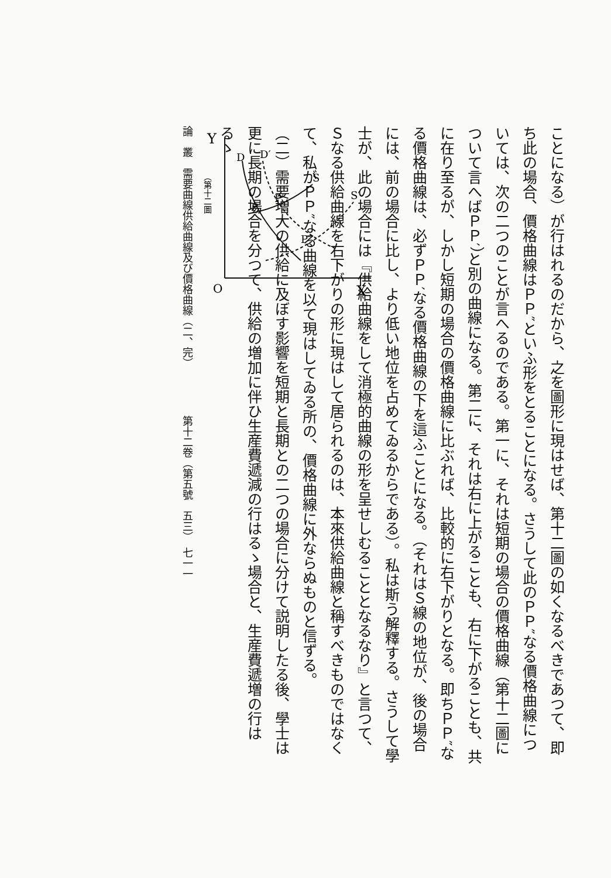ことになる）が行はれるのだから、之を圖形に現はせば、第十二圖の如くなるべきであつて、即ち此の場合、價格曲線はＰＰ″といふ形をとることになる。さうして此のＰＰ″なる價格曲線については、次の二つのことが言へるのである。第一に、それは短期の場合の價格曲線（第十二圖について言へばＰＰ′）と別の曲線になる。第二に、それは右に上がることも、右に下がることも、共に在り至るが、しかし短期の場合の價格曲線に比ぶれば、比較的に右下がりとなる。即ちＰＰ″なる價格曲線は、必ずＰＰ′なる價格曲線の下を這ふことになる。（それはＳ線の地位が、後の場合には、前の場合に比し、より低い地位を占めてゐるからである）。私は斯う解釋する。さうして學士が、此の場合には『供給曲線をして消極的曲線の形を呈せしむることとなるなり』と言つて、Ｓなる供給曲線を右下がりの形に現はして居られるのは、本來供給曲線と稱すべきものではなくて、私がＰＰ″なる曲線を以て現はしてゐる所の、價格曲線に外ならぬものと信ずる。
Y
O
X
D
D′
S
S′
P
P′
P″
（第十二圖
（二）需要増大の供給に及ぼす影響を短期と長期との二つの場合に分けて説明したる後、學士は更に長期の場合を分つて、供給の増加に伴ひ生産費遞減の行はるゝ場合と、生産費遞増の行はるゝ
論　叢　需要曲線供給曲線及び價格曲線（二、完）　　　　　第十二卷（第五號　五三）　七一一